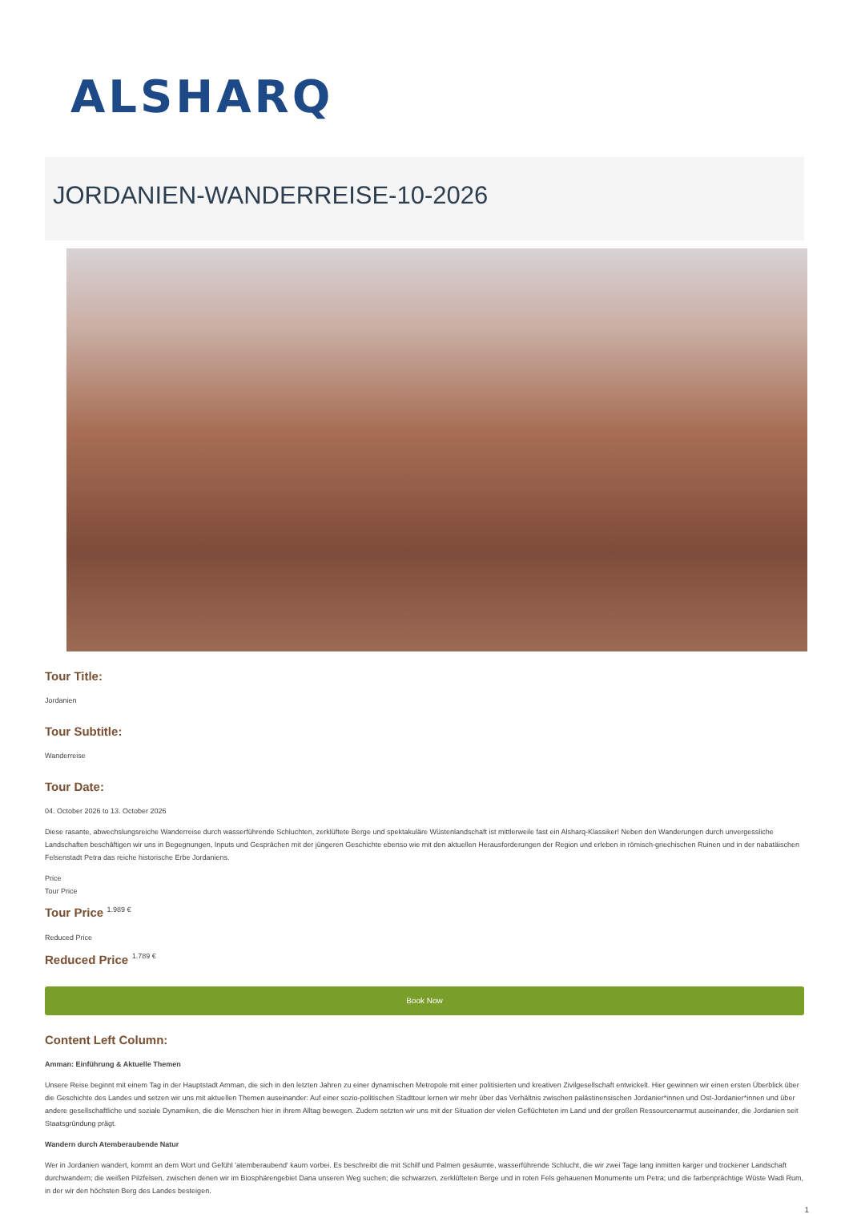ALSHARQ
JORDANIEN-WANDERREISE-10-2026
Tour Title:
Jordanien
Tour Subtitle:
Wanderreise
Tour Date:
04. October 2026 to 13. October 2026
Diese rasante, abwechslungsreiche Wanderreise durch wasserführende Schluchten, zerklüftete Berge und spektakuläre Wüstenlandschaft ist mittlerweile fast ein Alsharq-Klassiker! Neben den Wanderungen durch unvergessliche Landschaften beschäftigen wir uns in Begegnungen, Inputs und Gesprächen mit der jüngeren Geschichte ebenso wie mit den aktuellen Herausforderungen der Region und erleben in römisch-griechischen Ruinen und in der nabatäischen Felsenstadt Petra das reiche historische Erbe Jordaniens.
Price
Tour Price
Tour Price
<sup>1.989 €</sup>
Reduced Price
Reduced Price
<sup>1.789 €</sup>
Book Now
Content Left Column:
Amman: Einführung & Aktuelle Themen
Unsere Reise beginnt mit einem Tag in der Hauptstadt Amman, die sich in den letzten Jahren zu einer dynamischen Metropole mit einer politisierten und kreativen Zivilgesellschaft entwickelt. Hier gewinnen wir einen ersten Überblick über die Geschichte des Landes und setzen wir uns mit aktuellen Themen auseinander: Auf einer sozio-politischen Stadttour lernen wir mehr über das Verhältnis zwischen palästinensischen Jordanier*innen und Ost-Jordanier*innen und über andere gesellschaftliche und soziale Dynamiken, die die Menschen hier in ihrem Alltag bewegen. Zudem setzten wir uns mit der Situation der vielen Geflüchteten im Land und der großen Ressourcenarmut auseinander, die Jordanien seit Staatsgründung prägt.
Wandern durch Atemberaubende Natur
Wer in Jordanien wandert, kommt an dem Wort und Gefühl 'atemberaubend' kaum vorbei. Es beschreibt die mit Schilf und Palmen gesäumte, wasserführende Schlucht, die wir zwei Tage lang inmitten karger und trockener Landschaft durchwandern; die weißen Pilzfelsen, zwischen denen wir im Biosphärengebiet Dana unseren Weg suchen; die schwarzen, zerklüfteten Berge und in roten Fels gehauenen Monumente um Petra; und die farbenprächtige Wüste Wadi Rum, in der wir den höchsten Berg des Landes besteigen.
1